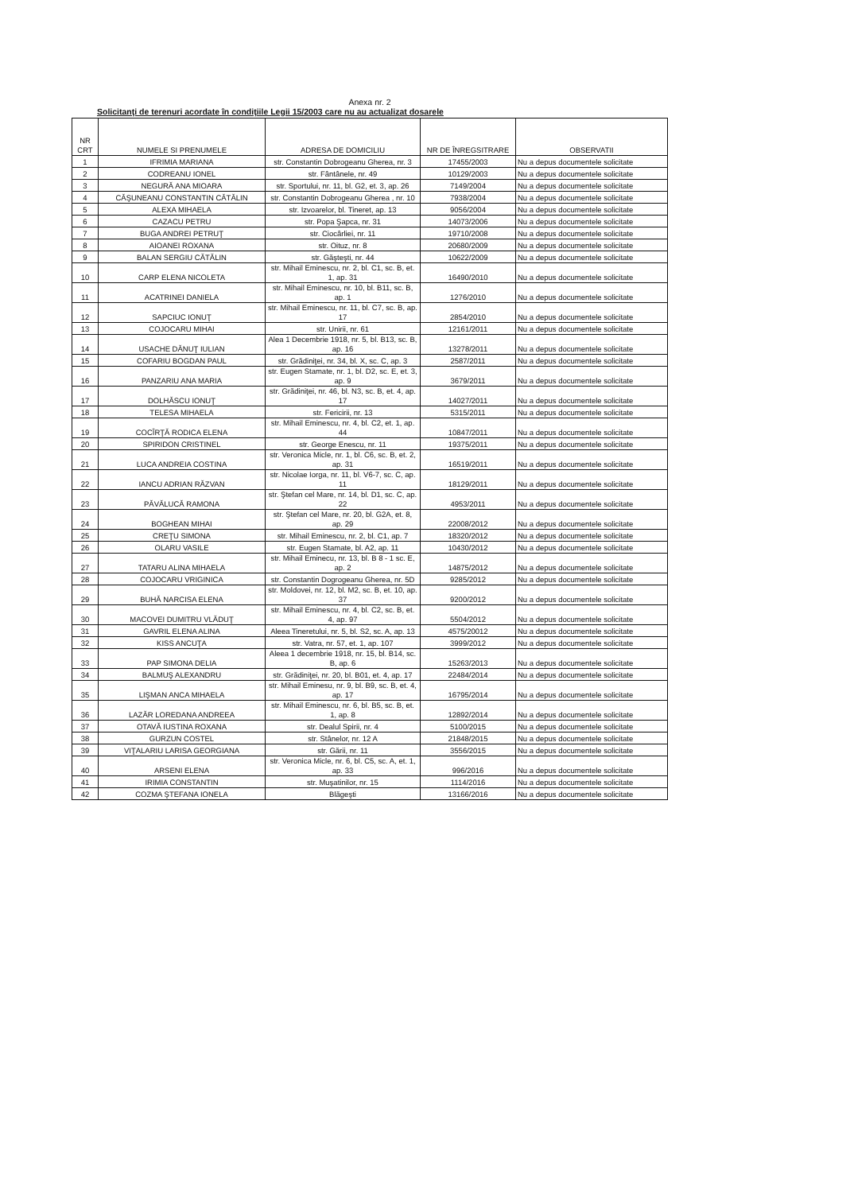Anexa nr. 2
Solicitanţi de terenuri acordate în condiţiile Legii 15/2003 care nu au actualizat dosarele
| NR CRT | NUMELE SI PRENUMELE | ADRESA DE DOMICILIU | NR DE ÎNREGSITRARE | OBSERVATII |
| --- | --- | --- | --- | --- |
| 1 | IFRIMIA MARIANA | str. Constantin Dobrogeanu Gherea, nr. 3 | 17455/2003 | Nu a depus documentele solicitate |
| 2 | CODREANU IONEL | str. Fântânele, nr. 49 | 10129/2003 | Nu a depus documentele solicitate |
| 3 | NEGURĂ ANA MIOARA | str. Sportului, nr. 11, bl. G2, et. 3, ap. 26 | 7149/2004 | Nu a depus documentele solicitate |
| 4 | CĂŞUNEANU CONSTANTIN CĂTĂLIN | str. Constantin Dobrogeanu Gherea , nr. 10 | 7938/2004 | Nu a depus documentele solicitate |
| 5 | ALEXA MIHAELA | str. Izvoarelor, bl. Tineret, ap. 13 | 9056/2004 | Nu a depus documentele solicitate |
| 6 | CAZACU PETRU | str. Popa Şapca, nr. 31 | 14073/2006 | Nu a depus documentele solicitate |
| 7 | BUGA ANDREI PETRUŢ | str. Ciocârliei, nr. 11 | 19710/2008 | Nu a depus documentele solicitate |
| 8 | AIOANEI ROXANA | str. Oituz, nr. 8 | 20680/2009 | Nu a depus documentele solicitate |
| 9 | BALAN SERGIU CĂTĂLIN | str. Găşteşti, nr. 44 | 10622/2009 | Nu a depus documentele solicitate |
| 10 | CARP ELENA NICOLETA | str. Mihail Eminescu, nr. 2, bl. C1, sc. B, et. 1, ap. 31 | 16490/2010 | Nu a depus documentele solicitate |
| 11 | ACATRINEI DANIELA | str. Mihail Eminescu, nr. 10, bl. B11, sc. B, ap. 1 | 1276/2010 | Nu a depus documentele solicitate |
| 12 | SAPCIUC IONUŢ | str. Mihail Eminescu, nr. 11, bl. C7, sc. B, ap. 17 | 2854/2010 | Nu a depus documentele solicitate |
| 13 | COJOCARU MIHAI | str. Unirii, nr. 61 | 12161/2011 | Nu a depus documentele solicitate |
| 14 | USACHE DĂNUŢ IULIAN | Alea 1 Decembrie 1918, nr. 5, bl. B13, sc. B, ap. 16 | 13278/2011 | Nu a depus documentele solicitate |
| 15 | COFARIU BOGDAN PAUL | str. Grădiniţei, nr. 34, bl. X, sc. C, ap. 3 | 2587/2011 | Nu a depus documentele solicitate |
| 16 | PANZARIU ANA MARIA | str. Eugen Stamate, nr. 1, bl. D2, sc. E, et. 3, ap. 9 | 3679/2011 | Nu a depus documentele solicitate |
| 17 | DOLHĂSCU IONUŢ | str. Grădiniţei, nr. 46, bl. N3, sc. B, et. 4, ap. 17 | 14027/2011 | Nu a depus documentele solicitate |
| 18 | TELESA MIHAELA | str. Fericirii, nr. 13 | 5315/2011 | Nu a depus documentele solicitate |
| 19 | COCÎRŢĂ RODICA ELENA | str. Mihail Eminescu, nr. 4, bl. C2, et. 1, ap. 44 | 10847/2011 | Nu a depus documentele solicitate |
| 20 | SPIRIDON CRISTINEL | str. George Enescu, nr. 11 | 19375/2011 | Nu a depus documentele solicitate |
| 21 | LUCA ANDREIA COSTINA | str. Veronica Micle, nr. 1, bl. C6, sc. B, et. 2, ap. 31 | 16519/2011 | Nu a depus documentele solicitate |
| 22 | IANCU ADRIAN RĂZVAN | str. Nicolae Iorga, nr. 11, bl. V6-7, sc. C, ap. 11 | 18129/2011 | Nu a depus documentele solicitate |
| 23 | PĂVĂLUCĂ RAMONA | str. Ştefan cel Mare, nr. 14, bl. D1, sc. C, ap. 22 | 4953/2011 | Nu a depus documentele solicitate |
| 24 | BOGHEAN MIHAI | str. Ştefan cel Mare, nr. 20, bl. G2A, et. 8, ap. 29 | 22008/2012 | Nu a depus documentele solicitate |
| 25 | CREŢU SIMONA | str. Mihail Eminescu, nr. 2, bl. C1, ap. 7 | 18320/2012 | Nu a depus documentele solicitate |
| 26 | OLARU VASILE | str. Eugen Stamate, bl. A2, ap. 11 | 10430/2012 | Nu a depus documentele solicitate |
| 27 | TATARU ALINA MIHAELA | str. Mihail Eminecu, nr. 13, bl. B 8 - 1 sc. E, ap. 2 | 14875/2012 | Nu a depus documentele solicitate |
| 28 | COJOCARU VRIGINICA | str. Constantin Dogrogeanu Gherea, nr. 5D | 9285/2012 | Nu a depus documentele solicitate |
| 29 | BUHĂ NARCISA ELENA | str. Moldovei, nr. 12, bl. M2, sc. B, et. 10, ap. 37 | 9200/2012 | Nu a depus documentele solicitate |
| 30 | MACOVEI DUMITRU VLĂDUŢ | str. Mihail Eminescu, nr. 4, bl. C2, sc. B, et. 4, ap. 97 | 5504/2012 | Nu a depus documentele solicitate |
| 31 | GAVRIL ELENA ALINA | Aleea Tineretului, nr. 5, bl. S2, sc. A, ap. 13 | 4575/20012 | Nu a depus documentele solicitate |
| 32 | KISS ANCUŢA | str. Vatra, nr. 57, et. 1, ap. 107 | 3999/2012 | Nu a depus documentele solicitate |
| 33 | PAP SIMONA DELIA | Aleea 1 decembrie 1918, nr. 15, bl. B14, sc. B, ap. 6 | 15263/2013 | Nu a depus documentele solicitate |
| 34 | BALMUŞ ALEXANDRU | str. Grădiniţei, nr. 20, bl. B01, et. 4, ap. 17 | 22484/2014 | Nu a depus documentele solicitate |
| 35 | LIŞMAN ANCA MIHAELA | str. Mihail Eminesu, nr. 9, bl. B9, sc. B, et. 4, ap. 17 | 16795/2014 | Nu a depus documentele solicitate |
| 36 | LAZĂR LOREDANA ANDREEA | str. Mihail Eminescu, nr. 6, bl. B5, sc. B, et. 1, ap. 8 | 12892/2014 | Nu a depus documentele solicitate |
| 37 | OTAVĂ IUSTINA ROXANA | str. Dealul Spirii, nr. 4 | 5100/2015 | Nu a depus documentele solicitate |
| 38 | GURZUN COSTEL | str. Stânelor, nr. 12 A | 21848/2015 | Nu a depus documentele solicitate |
| 39 | VIŢALARIU LARISA GEORGIANA | str. Gării, nr. 11 | 3556/2015 | Nu a depus documentele solicitate |
| 40 | ARSENI ELENA | str. Veronica Micle, nr. 6, bl. C5, sc. A, et. 1, ap. 33 | 996/2016 | Nu a depus documentele solicitate |
| 41 | IRIMIA CONSTANTIN | str. Muşatinilor, nr. 15 | 1114/2016 | Nu a depus documentele solicitate |
| 42 | COZMA ŞTEFANA IONELA | Blăgeşti | 13166/2016 | Nu a depus documentele solicitate |